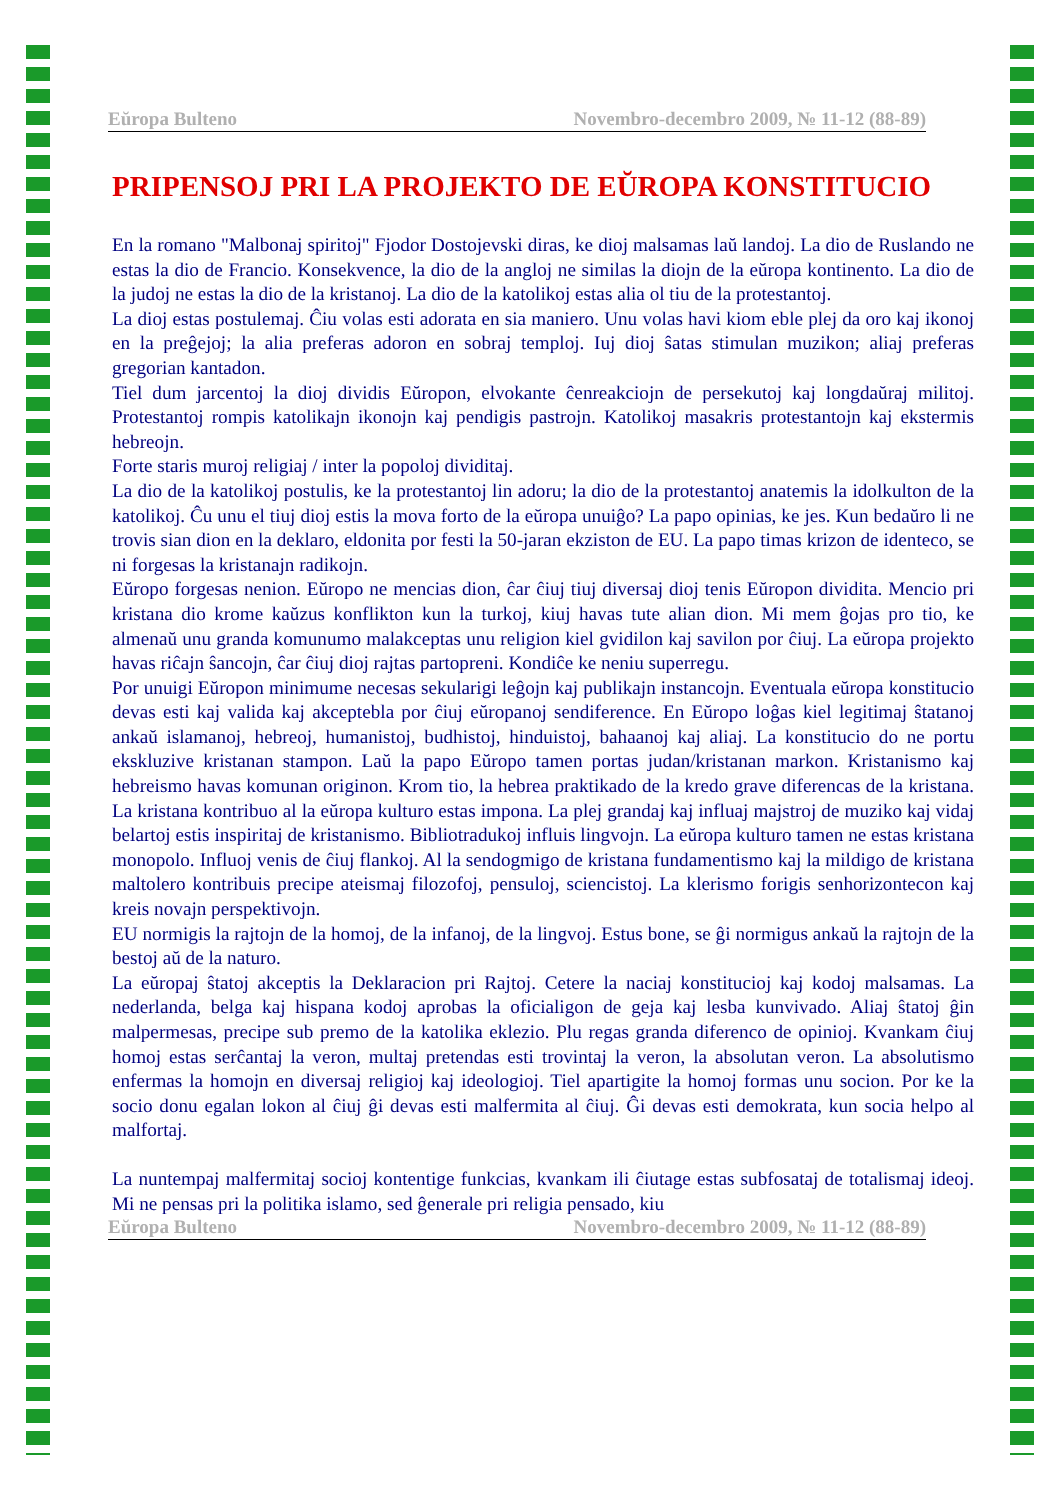Eŭropa Bulteno Novembro-decembro 2009, № 11-12 (88-89)
PRIPENSOJ PRI LA PROJEKTO DE EŬROPA KONSTITUCIO
En la romano "Malbonaj spiritoj" Fjodor Dostojevski diras, ke dioj malsamas laŭ landoj. La dio de Ruslando ne estas la dio de Francio. Konsekvence, la dio de la angloj ne similas la diojn de la eŭropa kontinento. La dio de la judoj ne estas la dio de la kristanoj. La dio de la katolikoj estas alia ol tiu de la protestantoj.
La dioj estas postulemaj. Ĉiu volas esti adorata en sia maniero. Unu volas havi kiom eble plej da oro kaj ikonoj en la preĝejoj; la alia preferas adoron en sobraj temploj. Iuj dioj ŝatas stimulan muzikon; aliaj preferas gregorian kantadon.
Tiel dum jarcentoj la dioj dividis Eŭropon, elvokante ĉenreakciojn de persekutoj kaj longdaŭraj militoj. Protestantoj rompis katolikajn ikonojn kaj pendigis pastrojn. Katolikoj masakris protestantojn kaj ekstermis hebreojn.
Forte staris muroj religiaj / inter la popoloj dividitaj.
La dio de la katolikoj postulis, ke la protestantoj lin adoru; la dio de la protestantoj anatemis la idolkulton de la katolikoj. Ĉu unu el tiuj dioj estis la mova forto de la eŭropa unuiĝo? La papo opinias, ke jes. Kun bedaŭro li ne trovis sian dion en la deklaro, eldonita por festi la 50-jaran ekziston de EU. La papo timas krizon de identeco, se ni forgesas la kristanajn radikojn.
Eŭropo forgesas nenion. Eŭropo ne mencias dion, ĉar ĉiuj tiuj diversaj dioj tenis Eŭropon dividita. Mencio pri kristana dio krome kaŭzus konflikton kun la turkoj, kiuj havas tute alian dion. Mi mem ĝojas pro tio, ke almenaŭ unu granda komunumo malakceptas unu religion kiel gvidilon kaj savilon por ĉiuj. La eŭropa projekto havas riĉajn ŝancojn, ĉar ĉiuj dioj rajtas partopreni. Kondiĉe ke neniu superregu.
Por unuigi Eŭropon minimume necesas sekularigi leĝojn kaj publikajn instancojn. Eventuala eŭropa konstitucio devas esti kaj valida kaj akceptebla por ĉiuj eŭropanoj sendiference. En Eŭropo loĝas kiel legitimaj ŝtatanoj ankaŭ islamanoj, hebreoj, humanistoj, budhistoj, hinduistoj, bahaanoj kaj aliaj. La konstitucio do ne portu ekskluzive kristanan stampon. Laŭ la papo Eŭropo tamen portas judan/kristanan markon. Kristanismo kaj hebreismo havas komunan originon. Krom tio, la hebrea praktikado de la kredo grave diferencas de la kristana. La kristana kontribuo al la eŭropa kulturo estas impona. La plej grandaj kaj influaj majstroj de muziko kaj vidaj belartoj estis inspiritaj de kristanismo. Bibliotradukoj influis lingvojn. La eŭropa kulturo tamen ne estas kristana monopolo. Influoj venis de ĉiuj flankoj. Al la sendogmigo de kristana fundamentismo kaj la mildigo de kristana maltolero kontribuis precipe ateismaj filozofoj, pensuloj, sciencistoj. La klerismo forigis senhorizontecon kaj kreis novajn perspektivojn.
EU normigis la rajtojn de la homoj, de la infanoj, de la lingvoj. Estus bone, se ĝi normigus ankaŭ la rajtojn de la bestoj aŭ de la naturo.
La eŭropaj ŝtatoj akceptis la Deklaracion pri Rajtoj. Cetere la naciaj konstitucioj kaj kodoj malsamas. La nederlanda, belga kaj hispana kodoj aprobas la oficialigon de geja kaj lesba kunvivado. Aliaj ŝtatoj ĝin malpermesas, precipe sub premo de la katolika eklezio. Plu regas granda diferenco de opinioj. Kvankam ĉiuj homoj estas serĉantaj la veron, multaj pretendas esti trovintaj la veron, la absolutan veron. La absolutismo enfermas la homojn en diversaj religioj kaj ideologioj. Tiel apartigite la homoj formas unu socion. Por ke la socio donu egalan lokon al ĉiuj ĝi devas esti malfermita al ĉiuj. Ĝi devas esti demokrata, kun socia helpo al malfortaj.
La nuntempaj malfermitaj socioj kontentige funkcias, kvankam ili ĉiutage estas subfosataj de totalismaj ideoj. Mi ne pensas pri la politika islamo, sed ĝenerale pri religia pensado, kiu
Eŭropa Bulteno Novembro-decembro 2009, № 11-12 (88-89)